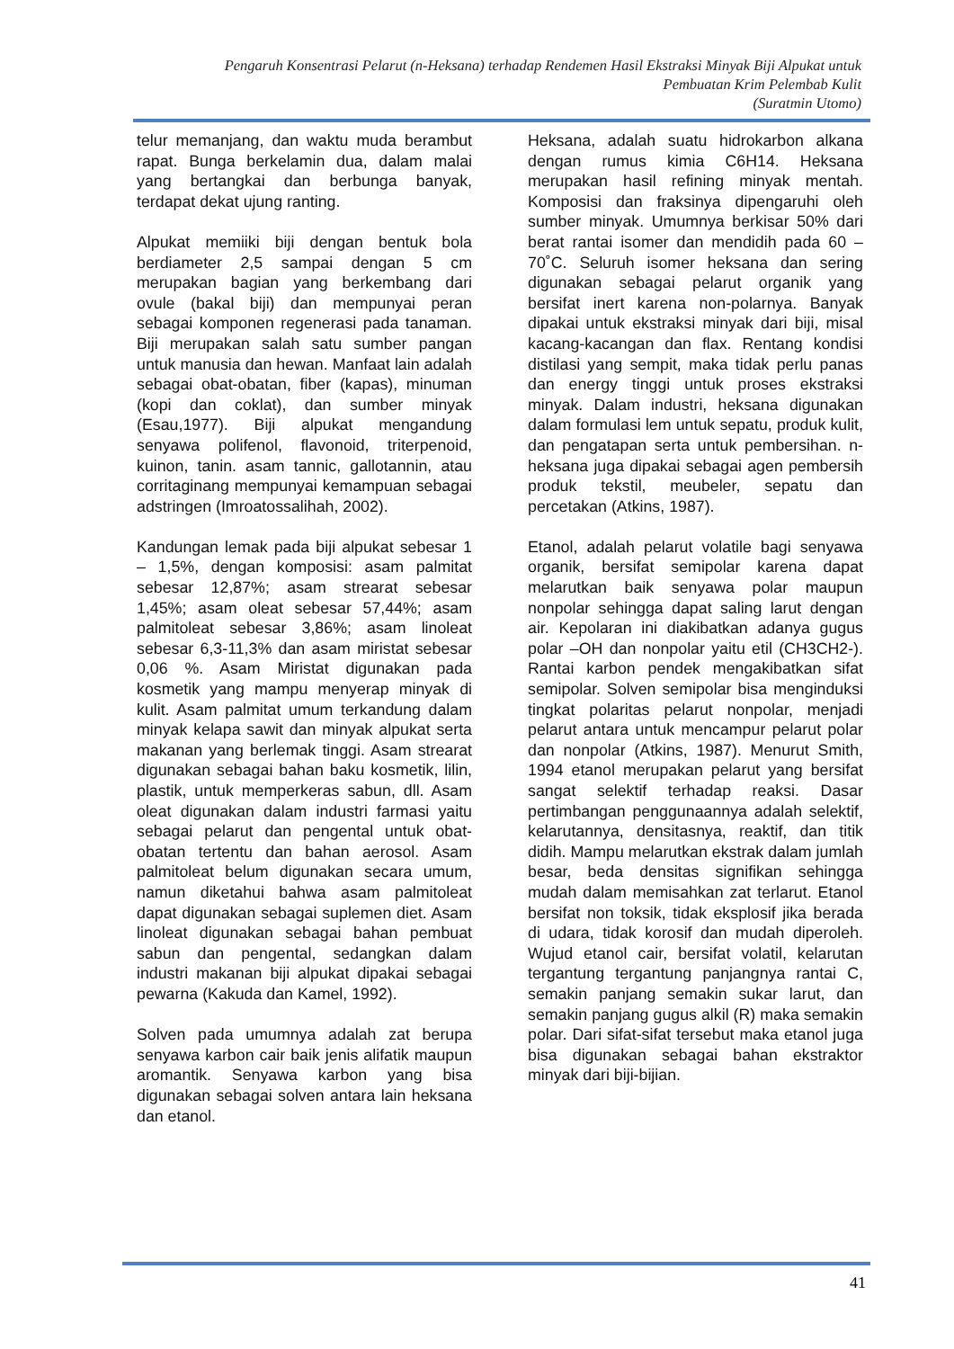Pengaruh Konsentrasi Pelarut (n-Heksana) terhadap Rendemen Hasil Ekstraksi Minyak Biji Alpukat untuk
Pembuatan Krim Pelembab Kulit
(Suratmin Utomo)
telur memanjang, dan waktu muda berambut rapat. Bunga berkelamin dua, dalam malai yang bertangkai dan berbunga banyak, terdapat dekat ujung ranting.
Alpukat memiiki biji dengan bentuk bola berdiameter 2,5 sampai dengan 5 cm merupakan bagian yang berkembang dari ovule (bakal biji) dan mempunyai peran sebagai komponen regenerasi pada tanaman. Biji merupakan salah satu sumber pangan untuk manusia dan hewan. Manfaat lain adalah sebagai obat-obatan, fiber (kapas), minuman (kopi dan coklat), dan sumber minyak (Esau,1977). Biji alpukat mengandung senyawa polifenol, flavonoid, triterpenoid, kuinon, tanin. asam tannic, gallotannin, atau corritaginang mempunyai kemampuan sebagai adstringen (Imroatossalihah, 2002).
Kandungan lemak pada biji alpukat sebesar 1 – 1,5%, dengan komposisi: asam palmitat sebesar 12,87%; asam strearat sebesar 1,45%; asam oleat sebesar 57,44%; asam palmitoleat sebesar 3,86%; asam linoleat sebesar 6,3-11,3% dan asam miristat sebesar 0,06 %. Asam Miristat digunakan pada kosmetik yang mampu menyerap minyak di kulit. Asam palmitat umum terkandung dalam minyak kelapa sawit dan minyak alpukat serta makanan yang berlemak tinggi. Asam strearat digunakan sebagai bahan baku kosmetik, lilin, plastik, untuk memperkeras sabun, dll. Asam oleat digunakan dalam industri farmasi yaitu sebagai pelarut dan pengental untuk obat-obatan tertentu dan bahan aerosol. Asam palmitoleat belum digunakan secara umum, namun diketahui bahwa asam palmitoleat dapat digunakan sebagai suplemen diet. Asam linoleat digunakan sebagai bahan pembuat sabun dan pengental, sedangkan dalam industri makanan biji alpukat dipakai sebagai pewarna (Kakuda dan Kamel, 1992).
Solven pada umumnya adalah zat berupa senyawa karbon cair baik jenis alifatik maupun aromantik. Senyawa karbon yang bisa digunakan sebagai solven antara lain heksana dan etanol.
Heksana, adalah suatu hidrokarbon alkana dengan rumus kimia C6H14. Heksana merupakan hasil refining minyak mentah. Komposisi dan fraksinya dipengaruhi oleh sumber minyak. Umumnya berkisar 50% dari berat rantai isomer dan mendidih pada 60 – 70˚C. Seluruh isomer heksana dan sering digunakan sebagai pelarut organik yang bersifat inert karena non-polarnya. Banyak dipakai untuk ekstraksi minyak dari biji, misal kacang-kacangan dan flax. Rentang kondisi distilasi yang sempit, maka tidak perlu panas dan energy tinggi untuk proses ekstraksi minyak. Dalam industri, heksana digunakan dalam formulasi lem untuk sepatu, produk kulit, dan pengatapan serta untuk pembersihan. n-heksana juga dipakai sebagai agen pembersih produk tekstil, meubeler, sepatu dan percetakan (Atkins, 1987).
Etanol, adalah pelarut volatile bagi senyawa organik, bersifat semipolar karena dapat melarutkan baik senyawa polar maupun nonpolar sehingga dapat saling larut dengan air. Kepolaran ini diakibatkan adanya gugus polar –OH dan nonpolar yaitu etil (CH3CH2-). Rantai karbon pendek mengakibatkan sifat semipolar. Solven semipolar bisa menginduksi tingkat polaritas pelarut nonpolar, menjadi pelarut antara untuk mencampur pelarut polar dan nonpolar (Atkins, 1987). Menurut Smith, 1994 etanol merupakan pelarut yang bersifat sangat selektif terhadap reaksi. Dasar pertimbangan penggunaannya adalah selektif, kelarutannya, densitasnya, reaktif, dan titik didih. Mampu melarutkan ekstrak dalam jumlah besar, beda densitas signifikan sehingga mudah dalam memisahkan zat terlarut. Etanol bersifat non toksik, tidak eksplosif jika berada di udara, tidak korosif dan mudah diperoleh. Wujud etanol cair, bersifat volatil, kelarutan tergantung tergantung panjangnya rantai C, semakin panjang semakin sukar larut, dan semakin panjang gugus alkil (R) maka semakin polar. Dari sifat-sifat tersebut maka etanol juga bisa digunakan sebagai bahan ekstraktor minyak dari biji-bijian.
41